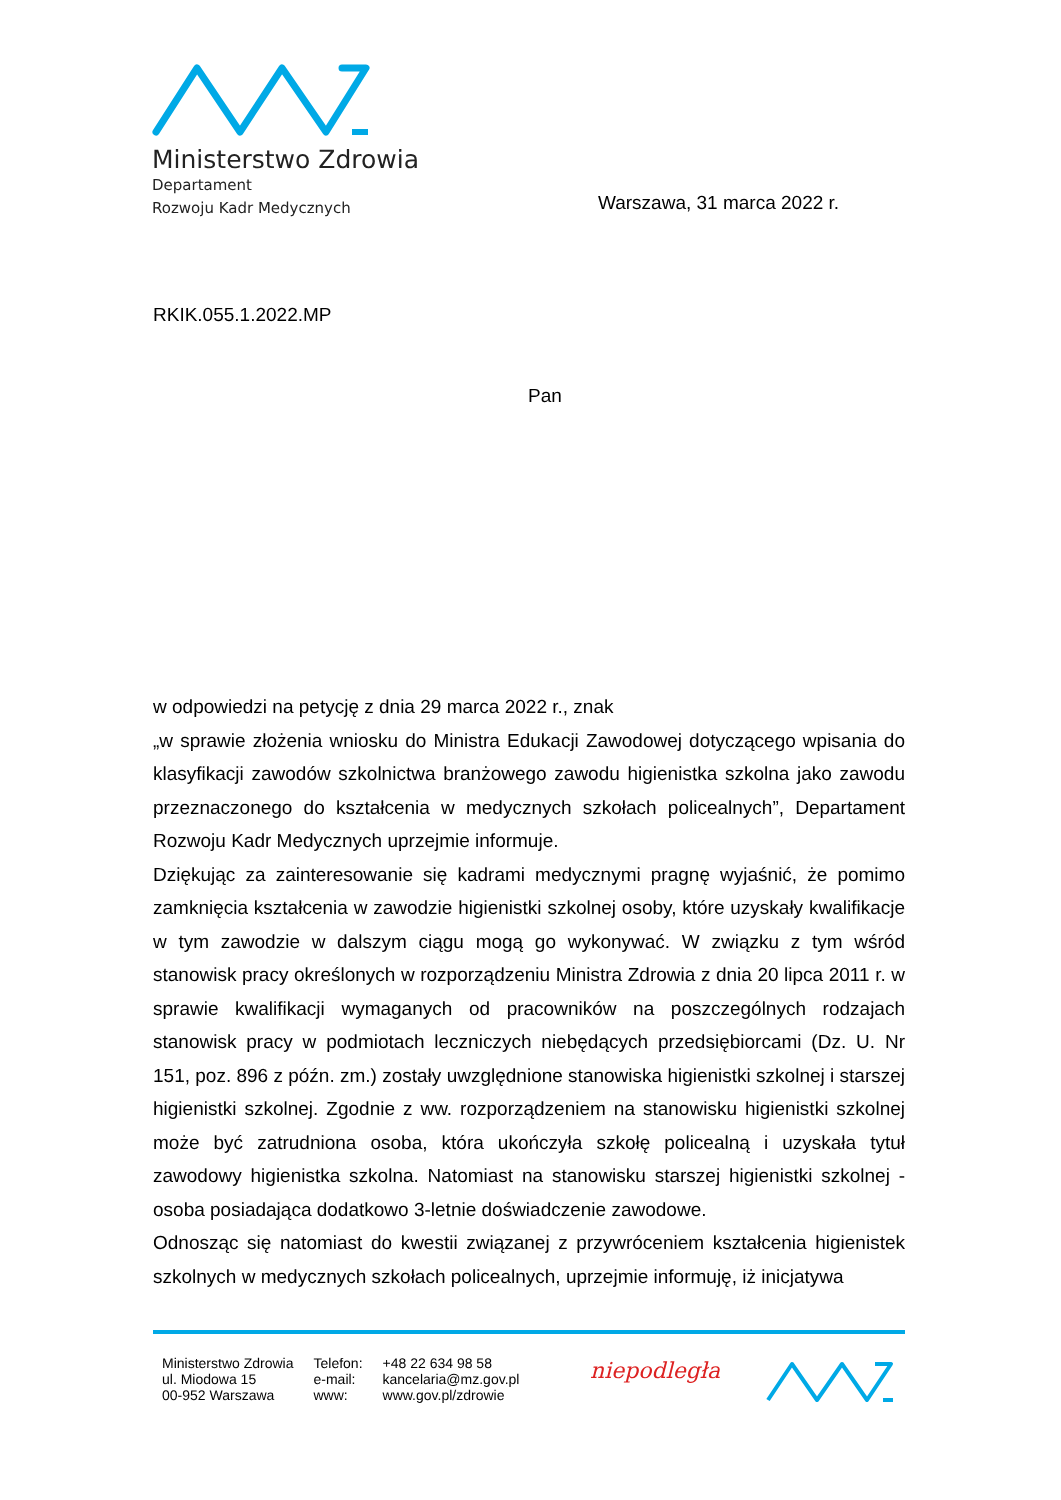Ministerstwo Zdrowia
Departament
Rozwoju Kadr Medycznych
Warszawa, 31 marca 2022 r.
RKIK.055.1.2022.MP
Pan
w odpowiedzi na petycję z dnia 29 marca 2022 r., znak
„w sprawie złożenia wniosku do Ministra Edukacji Zawodowej dotyczącego wpisania do klasyfikacji zawodów szkolnictwa branżowego zawodu higienistka szkolna jako zawodu przeznaczonego do kształcenia w medycznych szkołach policealnych”, Departament Rozwoju Kadr Medycznych uprzejmie informuje.
Dziękując za zainteresowanie się kadrami medycznymi pragnę wyjaśnić, że pomimo zamknięcia kształcenia w zawodzie higienistki szkolnej osoby, które uzyskały kwalifikacje w tym zawodzie w dalszym ciągu mogą go wykonywać. W związku z tym wśród stanowisk pracy określonych w rozporządzeniu Ministra Zdrowia z dnia 20 lipca 2011 r. w sprawie kwalifikacji wymaganych od pracowników na poszczególnych rodzajach stanowisk pracy w podmiotach leczniczych niebędących przedsiębiorcami (Dz. U. Nr 151, poz. 896 z późn. zm.) zostały uwzględnione stanowiska higienistki szkolnej i starszej higienistki szkolnej. Zgodnie z ww. rozporządzeniem na stanowisku higienistki szkolnej może być zatrudniona osoba, która ukończyła szkołę policealną i uzyskała tytuł zawodowy higienistka szkolna. Natomiast na stanowisku starszej higienistki szkolnej - osoba posiadająca dodatkowo 3-letnie doświadczenie zawodowe.
Odnosząc się natomiast do kwestii związanej z przywróceniem kształcenia higienistek szkolnych w medycznych szkołach policealnych, uprzejmie informuję, iż inicjatywa
Ministerstwo Zdrowia
ul. Miodowa 15
00-952 Warszawa
Telefon:
e-mail:
www:
+48 22 634 98 58
kancelaria@mz.gov.pl
www.gov.pl/zdrowie
niepodległa